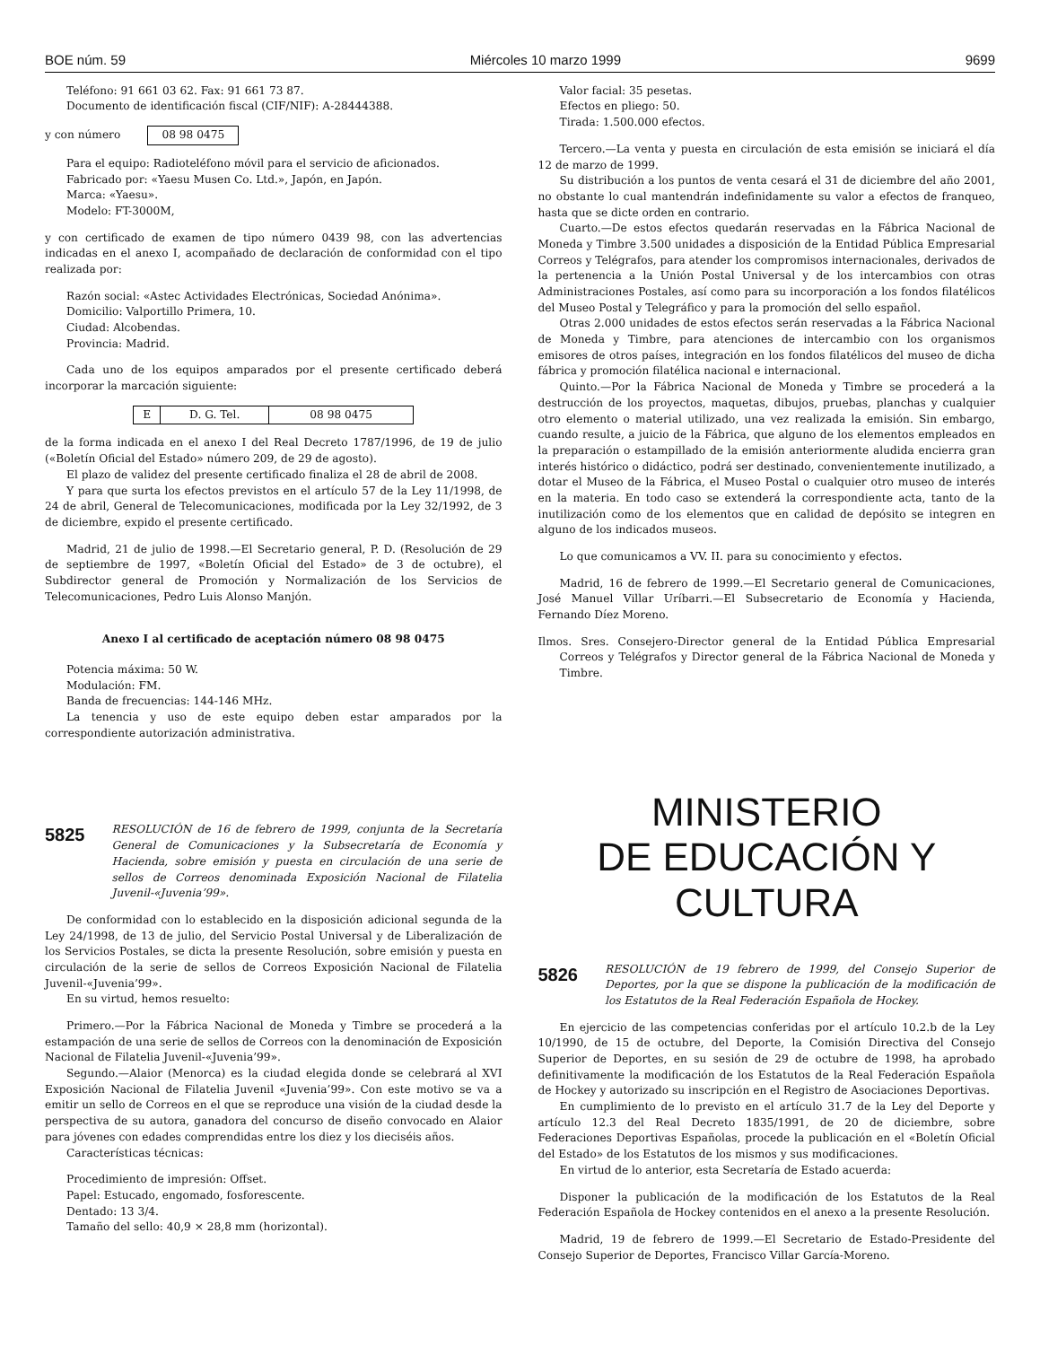BOE núm. 59 Miércoles 10 marzo 1999 9699
Teléfono: 91 661 03 62. Fax: 91 661 73 87.
Documento de identificación fiscal (CIF/NIF): A-28444388.
y con número
| 08 98 0475 |
Para el equipo: Radioteléfono móvil para el servicio de aficionados.
Fabricado por: «Yaesu Musen Co. Ltd.», Japón, en Japón.
Marca: «Yaesu».
Modelo: FT-3000M,
y con certificado de examen de tipo número 0439 98, con las advertencias indicadas en el anexo I, acompañado de declaración de conformidad con el tipo realizada por:
Razón social: «Astec Actividades Electrónicas, Sociedad Anónima».
Domicilio: Valportillo Primera, 10.
Ciudad: Alcobendas.
Provincia: Madrid.
Cada uno de los equipos amparados por el presente certificado deberá incorporar la marcación siguiente:
| E | D. G. Tel. | 08 98 0475 |
de la forma indicada en el anexo I del Real Decreto 1787/1996, de 19 de julio («Boletín Oficial del Estado» número 209, de 29 de agosto).
El plazo de validez del presente certificado finaliza el 28 de abril de 2008.
Y para que surta los efectos previstos en el artículo 57 de la Ley 11/1998, de 24 de abril, General de Telecomunicaciones, modificada por la Ley 32/1992, de 3 de diciembre, expido el presente certificado.
Madrid, 21 de julio de 1998.—El Secretario general, P. D. (Resolución de 29 de septiembre de 1997, «Boletín Oficial del Estado» de 3 de octubre), el Subdirector general de Promoción y Normalización de los Servicios de Telecomunicaciones, Pedro Luis Alonso Manjón.
Anexo I al certificado de aceptación número 08 98 0475
Potencia máxima: 50 W.
Modulación: FM.
Banda de frecuencias: 144-146 MHz.
La tenencia y uso de este equipo deben estar amparados por la correspondiente autorización administrativa.
5825 RESOLUCIÓN de 16 de febrero de 1999, conjunta de la Secretaría General de Comunicaciones y la Subsecretaría de Economía y Hacienda, sobre emisión y puesta en circulación de una serie de sellos de Correos denominada Exposición Nacional de Filatelia Juvenil-«Juvenia’99».
De conformidad con lo establecido en la disposición adicional segunda de la Ley 24/1998, de 13 de julio, del Servicio Postal Universal y de Liberalización de los Servicios Postales, se dicta la presente Resolución, sobre emisión y puesta en circulación de la serie de sellos de Correos Exposición Nacional de Filatelia Juvenil-«Juvenia’99».
En su virtud, hemos resuelto:
Primero.—Por la Fábrica Nacional de Moneda y Timbre se procederá a la estampación de una serie de sellos de Correos con la denominación de Exposición Nacional de Filatelia Juvenil-«Juvenia’99».
Segundo.—Alaior (Menorca) es la ciudad elegida donde se celebrará al XVI Exposición Nacional de Filatelia Juvenil «Juvenia’99». Con este motivo se va a emitir un sello de Correos en el que se reproduce una visión de la ciudad desde la perspectiva de su autora, ganadora del concurso de diseño convocado en Alaior para jóvenes con edades comprendidas entre los diez y los dieciséis años.
Características técnicas:
Procedimiento de impresión: Offset.
Papel: Estucado, engomado, fosforescente.
Dentado: 13 3/4.
Tamaño del sello: 40,9 × 28,8 mm (horizontal).
Valor facial: 35 pesetas.
Efectos en pliego: 50.
Tirada: 1.500.000 efectos.
Tercero.—La venta y puesta en circulación de esta emisión se iniciará el día 12 de marzo de 1999.
Su distribución a los puntos de venta cesará el 31 de diciembre del año 2001, no obstante lo cual mantendrán indefinidamente su valor a efectos de franqueo, hasta que se dicte orden en contrario.
Cuarto.—De estos efectos quedarán reservadas en la Fábrica Nacional de Moneda y Timbre 3.500 unidades a disposición de la Entidad Pública Empresarial Correos y Telégrafos, para atender los compromisos internacionales, derivados de la pertenencia a la Unión Postal Universal y de los intercambios con otras Administraciones Postales, así como para su incorporación a los fondos filatélicos del Museo Postal y Telegráfico y para la promoción del sello español.
Otras 2.000 unidades de estos efectos serán reservadas a la Fábrica Nacional de Moneda y Timbre, para atenciones de intercambio con los organismos emisores de otros países, integración en los fondos filatélicos del museo de dicha fábrica y promoción filatélica nacional e internacional.
Quinto.—Por la Fábrica Nacional de Moneda y Timbre se procederá a la destrucción de los proyectos, maquetas, dibujos, pruebas, planchas y cualquier otro elemento o material utilizado, una vez realizada la emisión. Sin embargo, cuando resulte, a juicio de la Fábrica, que alguno de los elementos empleados en la preparación o estampillado de la emisión anteriormente aludida encierra gran interés histórico o didáctico, podrá ser destinado, convenientemente inutilizado, a dotar el Museo de la Fábrica, el Museo Postal o cualquier otro museo de interés en la materia. En todo caso se extenderá la correspondiente acta, tanto de la inutilización como de los elementos que en calidad de depósito se integren en alguno de los indicados museos.
Lo que comunicamos a VV. II. para su conocimiento y efectos.
Madrid, 16 de febrero de 1999.—El Secretario general de Comunicaciones, José Manuel Villar Uríbarri.—El Subsecretario de Economía y Hacienda, Fernando Díez Moreno.
Ilmos. Sres. Consejero-Director general de la Entidad Pública Empresarial Correos y Telégrafos y Director general de la Fábrica Nacional de Moneda y Timbre.
MINISTERIO
DE EDUCACIÓN Y CULTURA
5826 RESOLUCIÓN de 19 febrero de 1999, del Consejo Superior de Deportes, por la que se dispone la publicación de la modificación de los Estatutos de la Real Federación Española de Hockey.
En ejercicio de las competencias conferidas por el artículo 10.2.b de la Ley 10/1990, de 15 de octubre, del Deporte, la Comisión Directiva del Consejo Superior de Deportes, en su sesión de 29 de octubre de 1998, ha aprobado definitivamente la modificación de los Estatutos de la Real Federación Española de Hockey y autorizado su inscripción en el Registro de Asociaciones Deportivas.
En cumplimiento de lo previsto en el artículo 31.7 de la Ley del Deporte y artículo 12.3 del Real Decreto 1835/1991, de 20 de diciembre, sobre Federaciones Deportivas Españolas, procede la publicación en el «Boletín Oficial del Estado» de los Estatutos de los mismos y sus modificaciones.
En virtud de lo anterior, esta Secretaría de Estado acuerda:
Disponer la publicación de la modificación de los Estatutos de la Real Federación Española de Hockey contenidos en el anexo a la presente Resolución.
Madrid, 19 de febrero de 1999.—El Secretario de Estado-Presidente del Consejo Superior de Deportes, Francisco Villar García-Moreno.